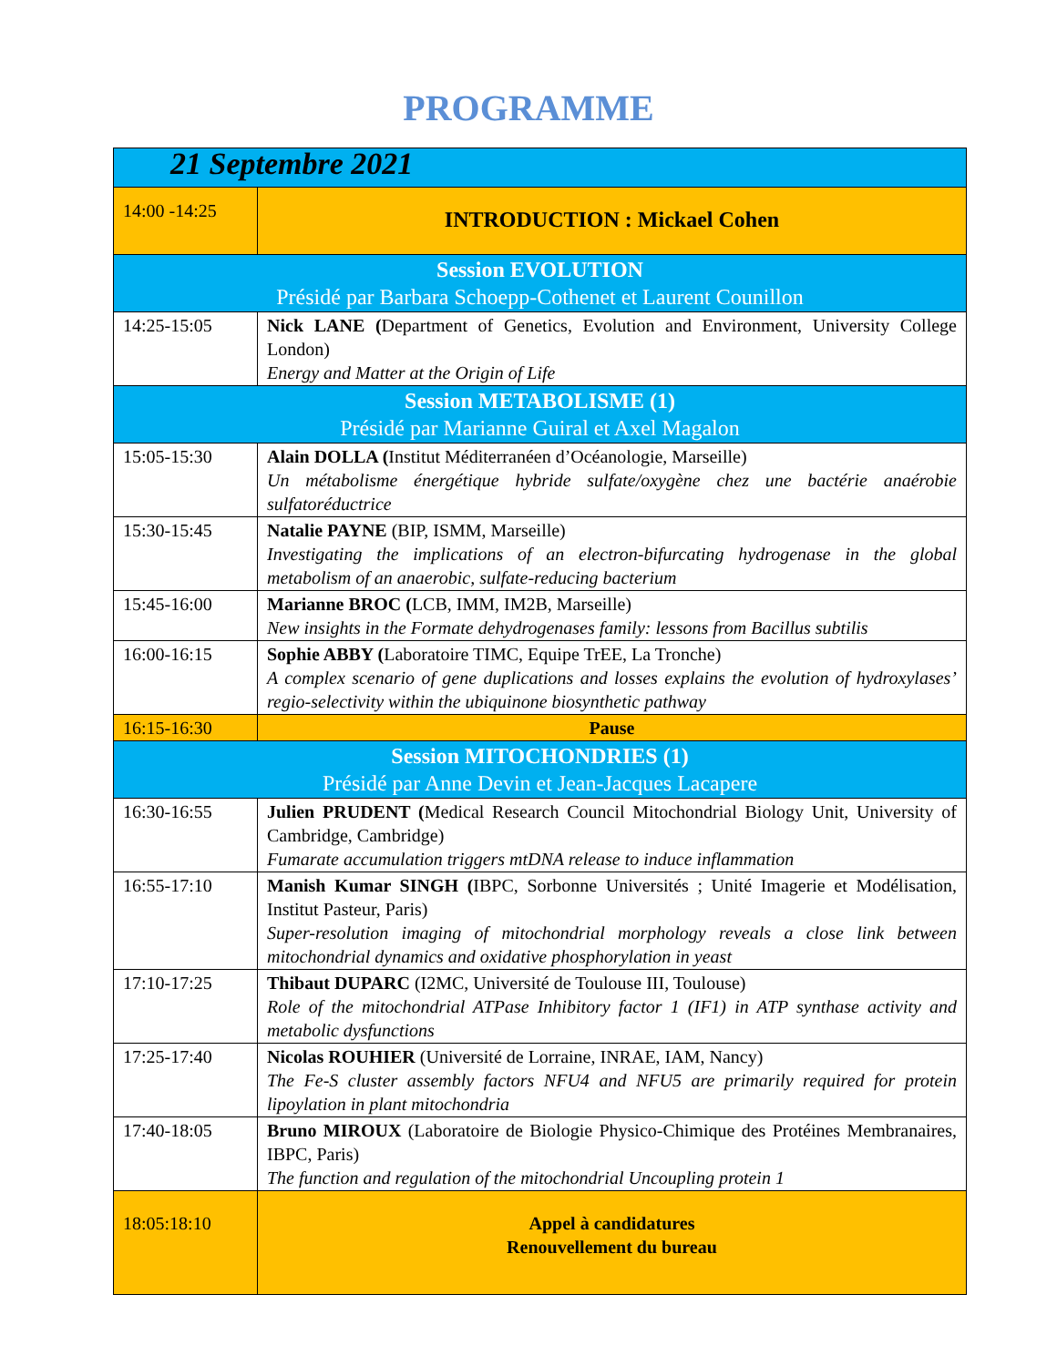PROGRAMME
| 21 Septembre 2021 | |
| 14:00 -14:25 | INTRODUCTION : Mickael Cohen |
| Session EVOLUTION Présidé par Barbara Schoepp-Cothenet et Laurent Counillon | |
| 14:25-15:05 | Nick LANE ( Department of Genetics, Evolution and Environment, University College London) Energy and Matter at the Origin of Life |
| Session METABOLISME (1) Présidé par Marianne Guiral et Axel Magalon | |
| 15:05-15:30 | Alain DOLLA ( Institut Méditerranéen d’Océanologie, Marseille) Un métabolisme énergétique hybride sulfate/oxygène chez une bactérie anaérobie sulfatoréductrice |
| 15:30-15:45 | Natalie PAYNE (BIP, ISMM, Marseille) Investigating the implications of an electron-bifurcating hydrogenase in the global metabolism of an anaerobic, sulfate-reducing bacterium |
| 15:45-16:00 | Marianne BROC ( LCB, IMM, IM2B, Marseille) New insights in the Formate dehydrogenases family: lessons from Bacillus subtilis |
| 16:00-16:15 | Sophie ABBY ( Laboratoire TIMC, Equipe TrEE, La Tronche) A complex scenario of gene duplications and losses explains the evolution of hydroxylases’ regio-selectivity within the ubiquinone biosynthetic pathway |
| 16:15-16:30 | Pause |
| Session MITOCHONDRIES (1) Présidé par Anne Devin et Jean-Jacques Lacapere | |
| 16:30-16:55 | Julien PRUDENT ( Medical Research Council Mitochondrial Biology Unit, University of Cambridge, Cambridge) Fumarate accumulation triggers mtDNA release to induce inflammation |
| 16:55-17:10 | Manish Kumar SINGH ( IBPC, Sorbonne Universités ; Unité Imagerie et Modélisation, Institut Pasteur, Paris) Super-resolution imaging of mitochondrial morphology reveals a close link between mitochondrial dynamics and oxidative phosphorylation in yeast |
| 17:10-17:25 | Thibaut DUPARC (I2MC, Université de Toulouse III, Toulouse) Role of the mitochondrial ATPase Inhibitory factor 1 (IF1) in ATP synthase activity and metabolic dysfunctions |
| 17:25-17:40 | Nicolas ROUHIER (Université de Lorraine, INRAE, IAM, Nancy) The Fe-S cluster assembly factors NFU4 and NFU5 are primarily required for protein lipoylation in plant mitochondria |
| 17:40-18:05 | Bruno MIROUX (Laboratoire de Biologie Physico-Chimique des Protéines Membranaires, IBPC, Paris) The function and regulation of the mitochondrial Uncoupling protein 1 |
| 18:05:18:10 | Appel à candidatures Renouvellement du bureau |